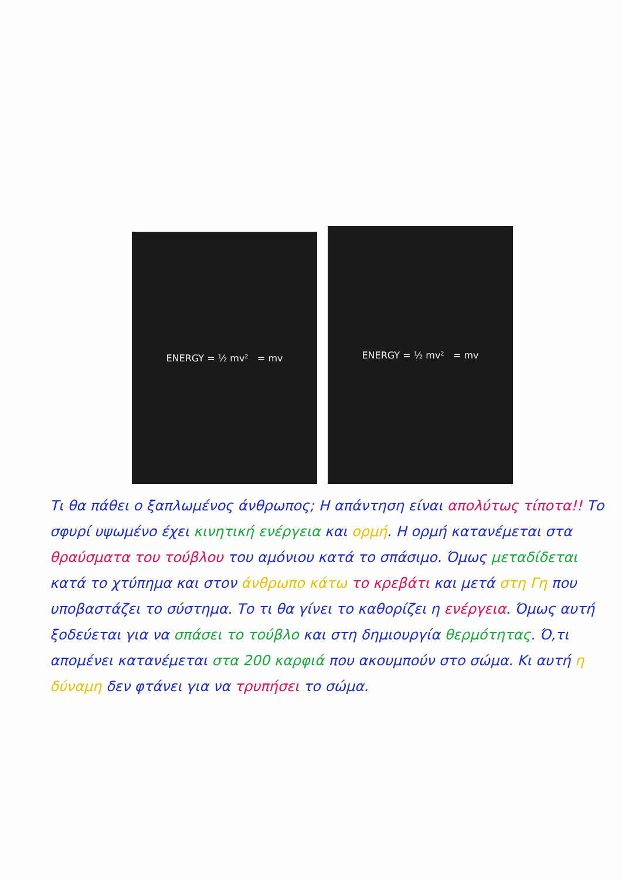ENERGY = ½ mv² = mv
ENERGY = ½ mv² = mv
Τι θα πάθει ο ξαπλωμένος άνθρωπος; Η απάντηση είναι απολύτως τίποτα!! Το σφυρί υψωμένο έχει κινητική ενέργεια και ορμή. Η ορμή κατανέμεται στα θραύσματα του τούβλου του αμόνιου κατά το σπάσιμο. Όμως μεταδίδεται κατά το χτύπημα και στον άνθρωπο κάτω το κρεβάτι και μετά στη Γη που υποβαστάζει το σύστημα. Το τι θα γίνει το καθορίζει η ενέργεια. Όμως αυτή ξοδεύεται για να σπάσει το τούβλο και στη δημιουργία θερμότητας. Ό,τι απομένει κατανέμεται στα 200 καρφιά που ακουμπούν στο σώμα. Κι αυτή η δύναμη δεν φτάνει για να τρυπήσει το σώμα.